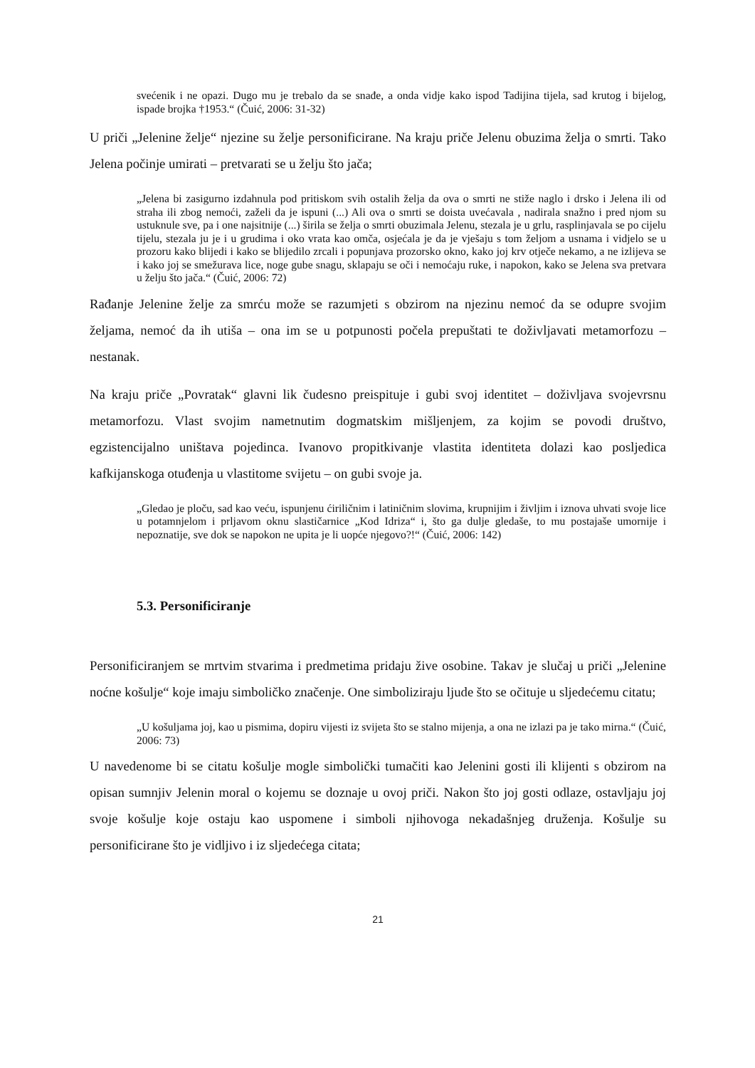svećenik i ne opazi. Dugo mu je trebalo da se snađe, a onda vidje kako ispod Tadijina tijela, sad krutog i bijelog, ispade brojka †1953.“ (Čuić, 2006: 31-32)
U priči „Jelenine želje“ njezine su želje personificirane. Na kraju priče Jelenu obuzima želja o smrti. Tako Jelena počinje umirati – pretvarati se u želju što jača;
„Jelena bi zasigurno izdahnula pod pritiskom svih ostalih želja da ova o smrti ne stiže naglo i drsko i Jelena ili od straha ili zbog nemoći, zaželi da je ispuni (...) Ali ova o smrti se doista uvećavala , nadirala snažno i pred njom su ustuknule sve, pa i one najsitnije (...) širila se želja o smrti obuzimala Jelenu, stezala je u grlu, rasplinjavala se po cijelu tijelu, stezala ju je i u grudima i oko vrata kao omča, osjećala je da je vješaju s tom željom a usnama i vidjelo se u prozoru kako blijedi i kako se blijedilo zrcali i popunjava prozorsko okno, kako joj krv otječe nekamo, a ne izlijeva se i kako joj se smežurava lice, noge gube snagu, sklapaju se oči i nemoćaju ruke, i napokon, kako se Jelena sva pretvara u želju što jača.“ (Čuić, 2006: 72)
Rađanje Jelenine želje za smrću može se razumjeti s obzirom na njezinu nemoć da se odupre svojim željama, nemoć da ih utiša – ona im se u potpunosti počela prepuštati te doživljavati metamorfozu – nestanak.
Na kraju priče „Povratak“ glavni lik čudesno preispituje i gubi svoj identitet – doživljava svojevrsnu metamorfozu. Vlast svojim nametnutim dogmatskim mišljenjem, za kojim se povodi društvo, egzistencijalno uništava pojedinca. Ivanovo propitkivanje vlastita identiteta dolazi kao posljedica kafkijanskoga otuđenja u vlastitome svijetu – on gubi svoje ja.
„Gledao je ploču, sad kao veću, ispunjenu ćiriličnim i latiničnim slovima, krupnijim i življim i iznova uhvati svoje lice u potamnjelom i prljavom oknu slastičarnice „Kod Idriza“ i, što ga dulje gledaše, to mu postajaše umornije i nepoznatije, sve dok se napokon ne upita je li uopće njegovo?!“ (Čuić, 2006: 142)
5.3. Personificiranje
Personificiranjem se mrtvim stvarima i predmetima pridaju žive osobine. Takav je slučaj u priči „Jelenine noćne košulje“ koje imaju simboličko značenje. One simboliziraju ljude što se očituje u sljedećemu citatu;
„U košuljama joj, kao u pismima, dopiru vijesti iz svijeta što se stalno mijenja, a ona ne izlazi pa je tako mirna.“ (Čuić, 2006: 73)
U navedenome bi se citatu košulje mogle simbolički tumačiti kao Jelenini gosti ili klijenti s obzirom na opisan sumnjiv Jelenin moral o kojemu se doznaje u ovoj priči. Nakon što joj gosti odlaze, ostavljaju joj svoje košulje koje ostaju kao uspomene i simboli njihovoga nekadašnjeg druženja. Košulje su personificirane što je vidljivo i iz sljedećega citata;
21